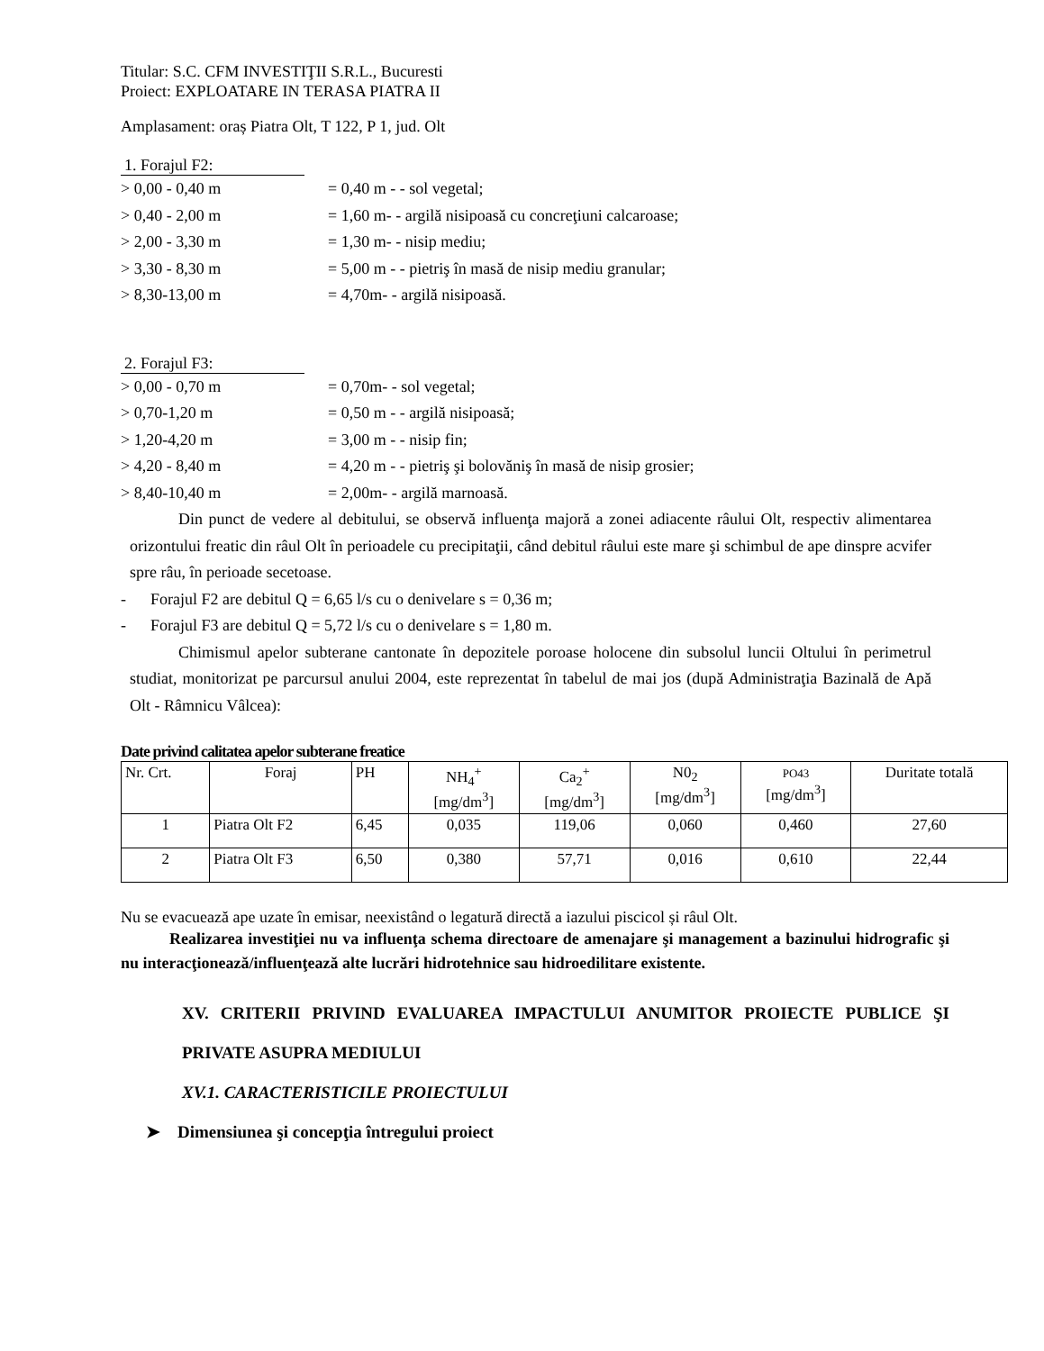Titular: S.C. CFM INVESTIŢII S.R.L., Bucuresti
Proiect: EXPLOATARE IN TERASA PIATRA II
Amplasament: oraș Piatra Olt, T 122, P 1, jud. Olt
1. Forajul F2:
> 0,00 - 0,40 m = 0,40 m - - sol vegetal;
> 0,40 - 2,00 m = 1,60 m- - argilă nisipoasă cu concreţiuni calcaroase;
> 2,00 - 3,30 m = 1,30 m- - nisip mediu;
> 3,30 - 8,30 m = 5,00 m - - pietriş în masă de nisip mediu granular;
> 8,30-13,00 m = 4,70m- - argilă nisipoasă.
2. Forajul F3:
> 0,00 - 0,70 m = 0,70m- - sol vegetal;
> 0,70-1,20 m = 0,50 m - - argilă nisipoasă;
> 1,20-4,20 m = 3,00 m - - nisip fin;
> 4,20 - 8,40 m = 4,20 m - - pietriş şi bolovăniş în masă de nisip grosier;
> 8,40-10,40 m = 2,00m- - argilă marnoasă.
   Din punct de vedere al debitului, se observă influenţa majoră a zonei adiacente râului Olt, respectiv alimentarea orizontului freatic din râul Olt în perioadele cu precipitaţii, când debitul râului este mare şi schimbul de ape dinspre acvifer spre râu, în perioade secetoase.
-  Forajul F2 are debitul Q = 6,65 l/s cu o denivelare s = 0,36 m;
-  Forajul F3 are debitul Q = 5,72 l/s cu o denivelare s = 1,80 m.
   Chimismul apelor subterane cantonate în depozitele poroase holocene din subsolul luncii Oltului în perimetrul studiat, monitorizat pe parcursul anului 2004, este reprezentat în tabelul de mai jos (după Administraţia Bazinală de Apă Olt - Râmnicu Vâlcea):
Date privind calitatea apelor subterane freatice
| Nr. Crt. | Foraj | PH | NH<sub>4</sub><sup>+</sup> [mg/dm<sup>3</sup>] | Ca<sub>2</sub><sup>+</sup> [mg/dm<sup>3</sup>] | N0<sub>2</sub> [mg/dm<sup>3</sup>] | PO43 [mg/dm<sup>3</sup>] | Duritate totală |
| 1 | Piatra Olt F2 | 6,45 | 0,035 | 119,06 | 0,060 | 0,460 | 27,60 |
| 2 | Piatra Olt F3 | 6,50 | 0,380 | 57,71 | 0,016 | 0,610 | 22,44 |
Nu se evacuează ape uzate în emisar, neexistând o legatură directă a iazului piscicol și râul Olt.
   Realizarea investiţiei nu va influenţa schema directoare de amenajare şi management a bazinului hidrografic şi nu interacţionează/influenţează alte lucrări hidrotehnice sau hidroedilitare existente.
XV. CRITERII PRIVIND EVALUAREA IMPACTULUI ANUMITOR PROIECTE PUBLICE ŞI PRIVATE ASUPRA MEDIULUI
XV.1. CARACTERISTICILE PROIECTULUI
➤ Dimensiunea şi concepţia întregului proiect